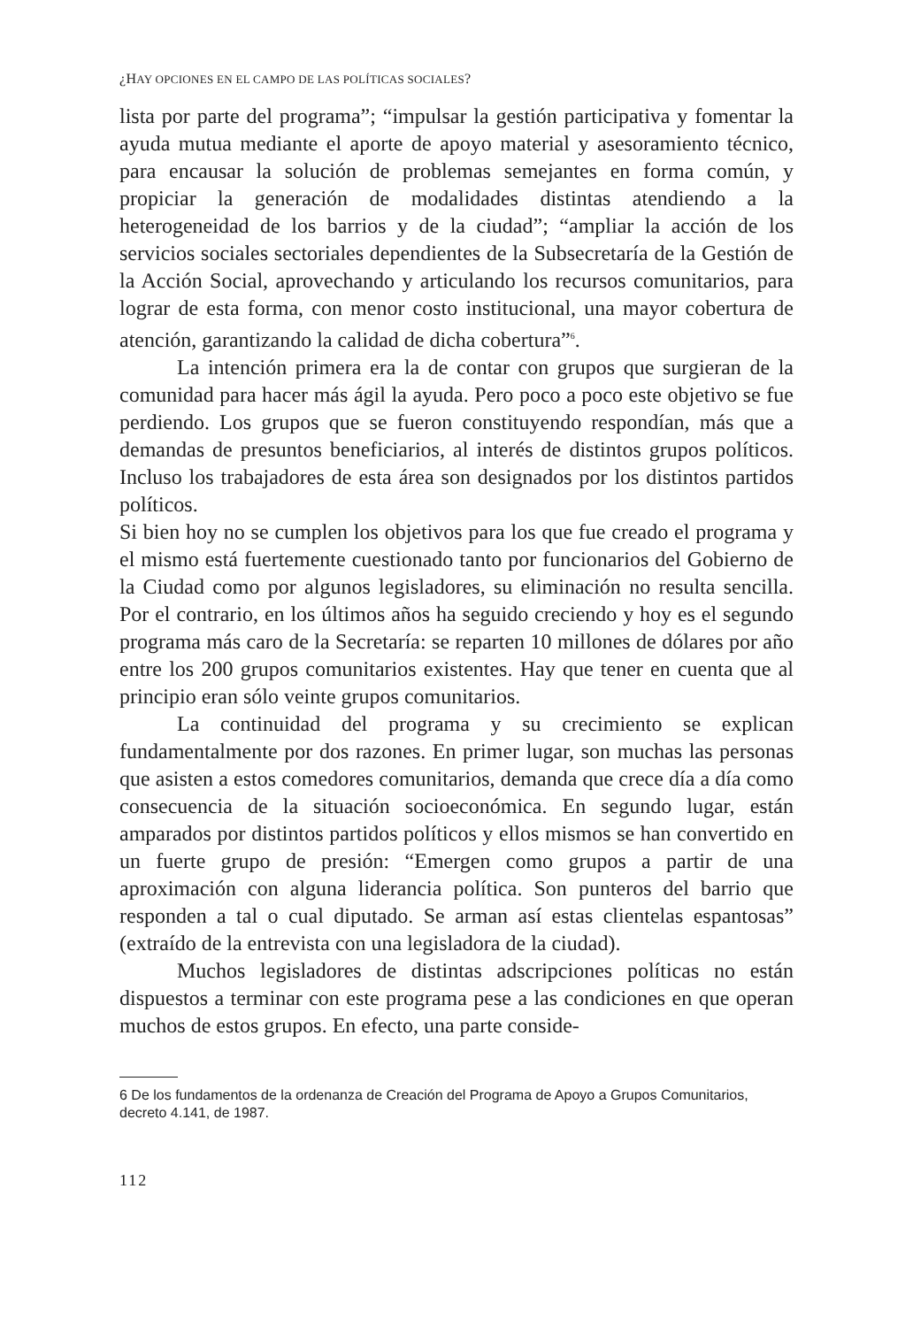¿HAY OPCIONES EN EL CAMPO DE LAS POLÍTICAS SOCIALES?
lista por parte del programa”; “impulsar la gestión participativa y fomentar la ayuda mutua mediante el aporte de apoyo material y asesoramiento técnico, para encausar la solución de problemas semejantes en forma común, y propiciar la generación de modalidades distintas atendiendo a la heterogeneidad de los barrios y de la ciudad”; “ampliar la acción de los servicios sociales sectoriales dependientes de la Subsecretaría de la Gestión de la Acción Social, aprovechando y articulando los recursos comunitarios, para lograr de esta forma, con menor costo institucional, una mayor cobertura de atención, garantizando la calidad de dicha cobertura”<sup>6</sup>.
La intención primera era la de contar con grupos que surgieran de la comunidad para hacer más ágil la ayuda. Pero poco a poco este objetivo se fue perdiendo. Los grupos que se fueron constituyendo respondían, más que a demandas de presuntos beneficiarios, al interés de distintos grupos políticos. Incluso los trabajadores de esta área son designados por los distintos partidos políticos.
Si bien hoy no se cumplen los objetivos para los que fue creado el programa y el mismo está fuertemente cuestionado tanto por funcionarios del Gobierno de la Ciudad como por algunos legisladores, su eliminación no resulta sencilla. Por el contrario, en los últimos años ha seguido creciendo y hoy es el segundo programa más caro de la Secretaría: se reparten 10 millones de dólares por año entre los 200 grupos comunitarios existentes. Hay que tener en cuenta que al principio eran sólo veinte grupos comunitarios.
La continuidad del programa y su crecimiento se explican fundamentalmente por dos razones. En primer lugar, son muchas las personas que asisten a estos comedores comunitarios, demanda que crece día a día como consecuencia de la situación socioeconómica. En segundo lugar, están amparados por distintos partidos políticos y ellos mismos se han convertido en un fuerte grupo de presión: “Emergen como grupos a partir de una aproximación con alguna liderancia política. Son punteros del barrio que responden a tal o cual diputado. Se arman así estas clientelas espantosas” (extraído de la entrevista con una legisladora de la ciudad).
Muchos legisladores de distintas adscripciones políticas no están dispuestos a terminar con este programa pese a las condiciones en que operan muchos de estos grupos. En efecto, una parte conside-
6 De los fundamentos de la ordenanza de Creación del Programa de Apoyo a Grupos Comunitarios, decreto 4.141, de 1987.
112